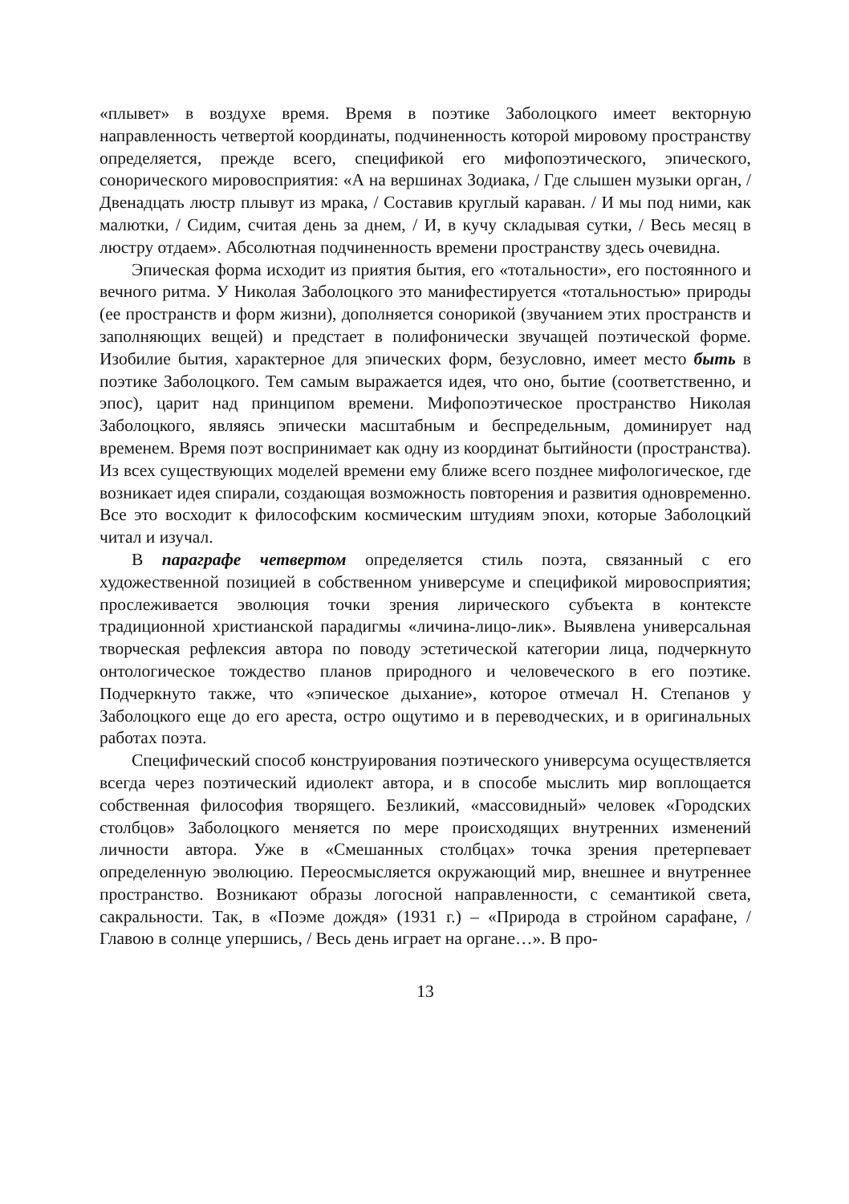«плывет» в воздухе время. Время в поэтике Заболоцкого имеет векторную направленность четвертой координаты, подчиненность которой мировому пространству определяется, прежде всего, спецификой его мифопоэтического, эпического, сонорического мировосприятия: «А на вершинах Зодиака, / Где слышен музыки орган, / Двенадцать люстр плывут из мрака, / Составив круглый караван. / И мы под ними, как малютки, / Сидим, считая день за днем, / И, в кучу складывая сутки, / Весь месяц в люстру отдаем». Абсолютная подчиненность времени пространству здесь очевидна.
Эпическая форма исходит из приятия бытия, его «тотальности», его постоянного и вечного ритма. У Николая Заболоцкого это манифестируется «тотальностью» природы (ее пространств и форм жизни), дополняется сонорикой (звучанием этих пространств и заполняющих вещей) и предстает в полифонически звучащей поэтической форме. Изобилие бытия, характерное для эпических форм, безусловно, имеет место быть в поэтике Заболоцкого. Тем самым выражается идея, что оно, бытие (соответственно, и эпос), царит над принципом времени. Мифопоэтическое пространство Николая Заболоцкого, являясь эпически масштабным и беспредельным, доминирует над временем. Время поэт воспринимает как одну из координат бытийности (пространства). Из всех существующих моделей времени ему ближе всего позднее мифологическое, где возникает идея спирали, создающая возможность повторения и развития одновременно. Все это восходит к философским космическим штудиям эпохи, которые Заболоцкий читал и изучал.
В параграфе четвертом определяется стиль поэта, связанный с его художественной позицией в собственном универсуме и спецификой мировосприятия; прослеживается эволюция точки зрения лирического субъекта в контексте традиционной христианской парадигмы «личина-лицо-лик». Выявлена универсальная творческая рефлексия автора по поводу эстетической категории лица, подчеркнуто онтологическое тождество планов природного и человеческого в его поэтике. Подчеркнуто также, что «эпическое дыхание», которое отмечал Н. Степанов у Заболоцкого еще до его ареста, остро ощутимо и в переводческих, и в оригинальных работах поэта.
Специфический способ конструирования поэтического универсума осуществляется всегда через поэтический идиолект автора, и в способе мыслить мир воплощается собственная философия творящего. Безликий, «массовидный» человек «Городских столбцов» Заболоцкого меняется по мере происходящих внутренних изменений личности автора. Уже в «Смешанных столбцах» точка зрения претерпевает определенную эволюцию. Переосмысляется окружающий мир, внешнее и внутреннее пространство. Возникают образы логосной направленности, с семантикой света, сакральности. Так, в «Поэме дождя» (1931 г.) – «Природа в стройном сарафане, / Главою в солнце упершись, / Весь день играет на органе…». В про-
13